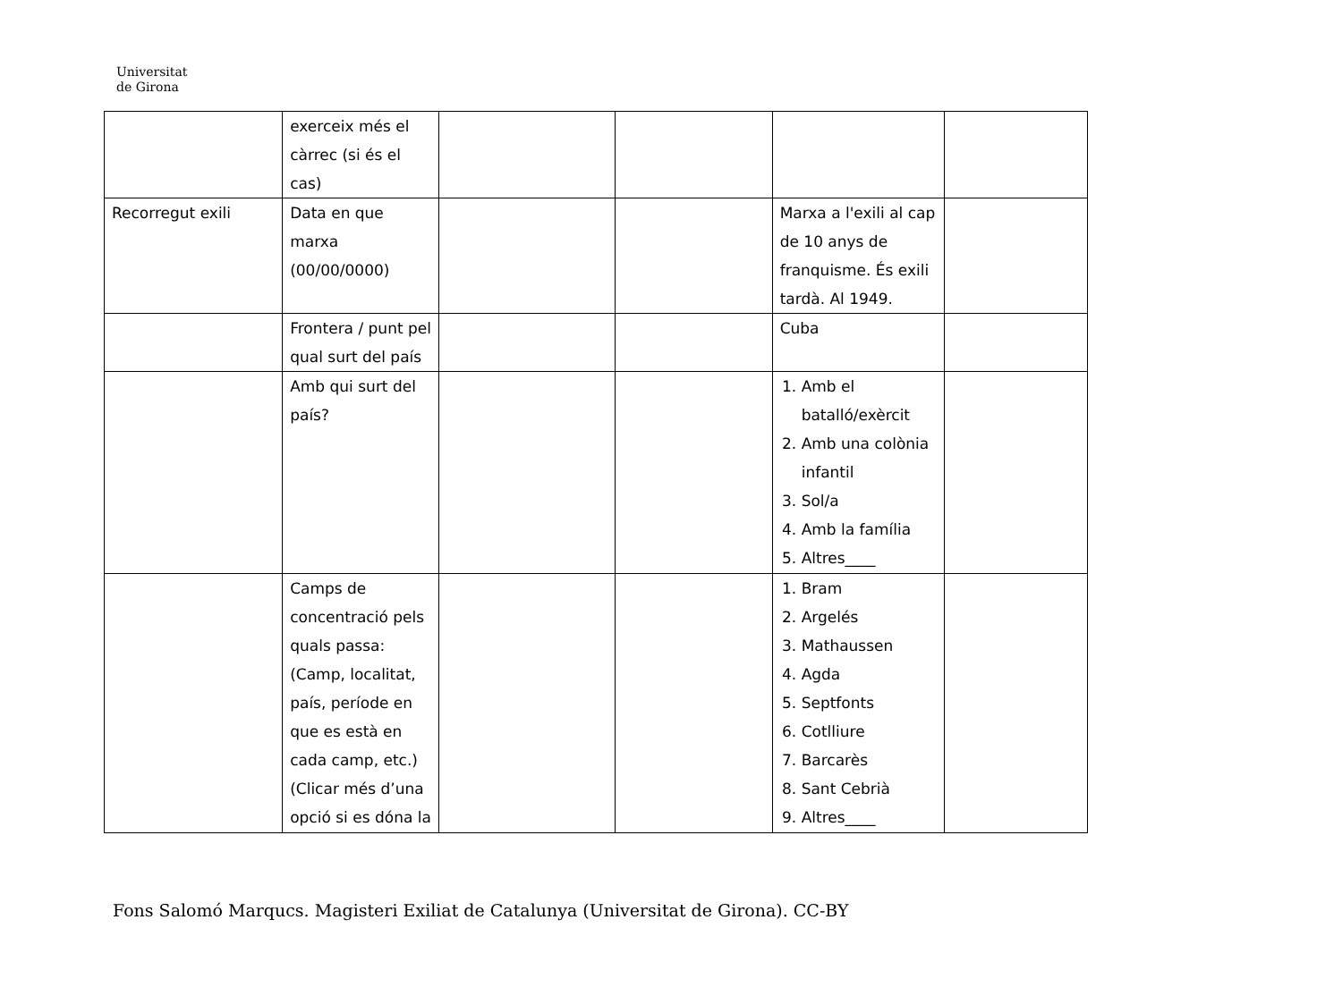Universitat
de Girona
| | exerceix més el càrrec (si és el cas) | | | | |
| Recorregut exili | Data en que marxa (00/00/0000) | | | Marxa a l'exili al cap de 10 anys de franquisme. És exili tardà. Al 1949. | |
| | Frontera / punt pel qual surt del país | | | Cuba | |
| | Amb qui surt del país? | | | 1. Amb el batalló/exèrcit 2. Amb una colònia infantil 3. Sol/a 4. Amb la família 5. Altres____ | |
| | Camps de concentració pels quals passa: (Camp, localitat, país, període en que es està en cada camp, etc.) (Clicar més d’una opció si es dóna la | | | 1. Bram 2. Argelés 3. Mathaussen 4. Agda 5. Septfonts 6. Cotlliure 7. Barcarès 8. Sant Cebrià 9. Altres____ | |
Fons Salomó Marqucs. Magisteri Exiliat de Catalunya (Universitat de Girona). CC-BY